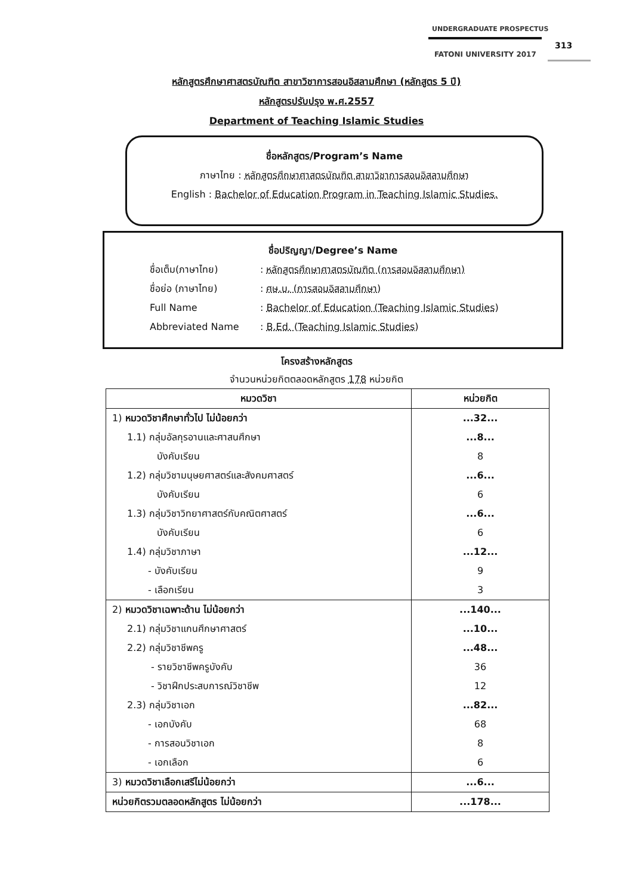UNDERGRADUATE PROSPECTUS
313
FATONI UNIVERSITY 2017
หลักสูตรศึกษาศาสตรบัณฑิต สาขาวิชาการสอนอิสลามศึกษา (หลักสูตร 5 ปี)
หลักสูตรปรับปรุง พ.ศ.2557
Department of Teaching Islamic Studies
ชื่อหลักสูตร/Program’s Name
ภาษาไทย : หลักสูตรศึกษาศาสตรบัณฑิต สาขาวิชาการสอนอิสลามศึกษา
English : Bachelor of Education Program in Teaching Islamic Studies.
ชื่อปริญญา/Degree’s Name
| ชื่อเต็ม(ภาษาไทย) | : หลักสูตรศึกษาศาสตรบัณฑิต (การสอนอิสลามศึกษา) |
| ชื่อย่อ (ภาษาไทย) | : ศษ.บ. (การสอนอิสลามศึกษา) |
| Full Name | : Bachelor of Education (Teaching Islamic Studies) |
| Abbreviated Name | : B.Ed. (Teaching Islamic Studies) |
โครงสร้างหลักสูตร
จำนวนหน่วยกิตตลอดหลักสูตร 178 หน่วยกิต
| หมวดวิชา | หน่วยกิต |
| --- | --- |
| 1) หมวดวิชาศึกษาทั่วไป ไม่น้อยกว่า | ...32... |
| 1.1) กลุ่มอัลกุรอานและศาสนศึกษา | ...8... |
| บังคับเรียน | 8 |
| 1.2) กลุ่มวิชามนุษยศาสตร์และสังคมศาสตร์ | ...6... |
| บังคับเรียน | 6 |
| 1.3) กลุ่มวิชาวิทยาศาสตร์กับคณิตศาสตร์ | ...6... |
| บังคับเรียน | 6 |
| 1.4) กลุ่มวิชาภาษา | ...12... |
| - บังคับเรียน | 9 |
| - เลือกเรียน | 3 |
| 2) หมวดวิชาเฉพาะด้าน ไม่น้อยกว่า | ...140... |
| 2.1) กลุ่มวิชาแกนศึกษาศาสตร์ | ...10... |
| 2.2) กลุ่มวิชาชีพครู | ...48... |
| - รายวิชาชีพครูบังคับ | 36 |
| - วิชาฝึกประสบการณ์วิชาชีพ | 12 |
| 2.3) กลุ่มวิชาเอก | ...82... |
| - เอกบังคับ | 68 |
| - การสอนวิชาเอก | 8 |
| - เอกเลือก | 6 |
| 3) หมวดวิชาเลือกเสรีไม่น้อยกว่า | ...6... |
| หน่วยกิตรวมตลอดหลักสูตร ไม่น้อยกว่า | ...178... |